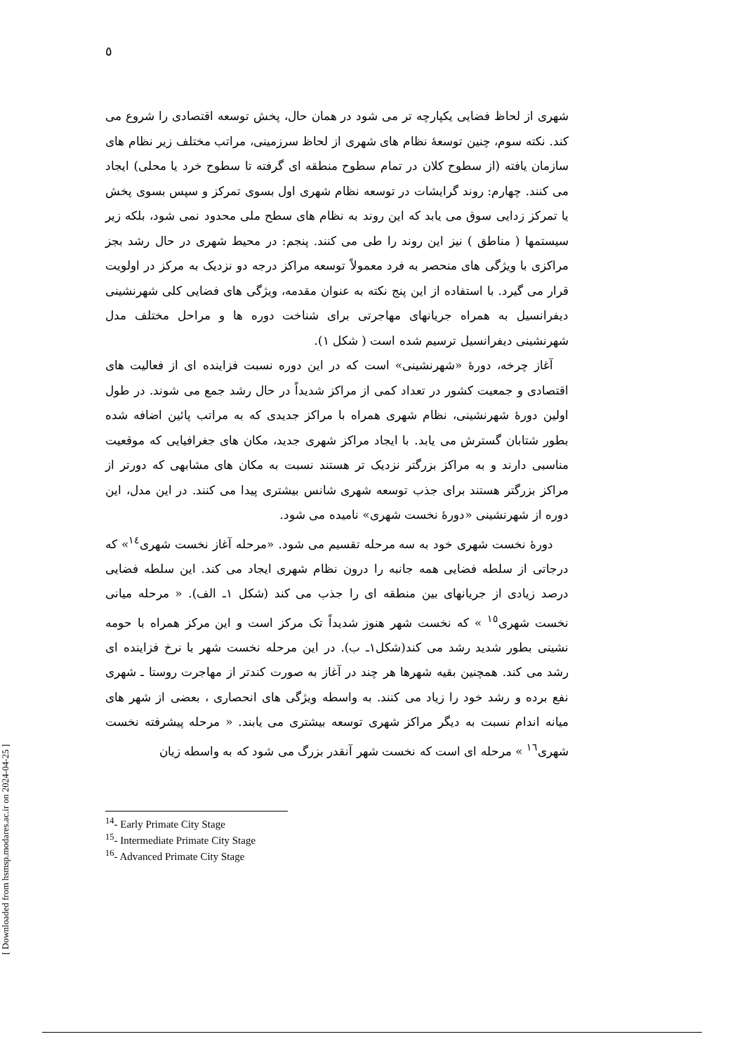٥
شهری از لحاظ فضایی یکپارچه تر می شود در همان حال، پخش توسعه اقتصادی را شروع می کند. نکته سوم، چنین توسعهٔ نظام های شهری از لحاظ سرزمینی، مراتب مختلف زیر نظام های سازمان یافته (از سطوح کلان در تمام سطوح منطقه ای گرفته تا سطوح خرد یا محلی) ایجاد می کنند. چهارم: روند گرایشات در توسعه نظام شهری اول بسوی تمرکز و سپس بسوی پخش یا تمرکز زدایی سوق می یابد که این روند به نظام های سطح ملی محدود نمی شود، بلکه زیر سیستمها ( مناطق ) نیز این روند را طی می کنند. پنجم: در محیط شهری در حال رشد بجز مراکزی با ویژگی های منحصر به فرد معمولاً توسعه مراکز درجه دو نزدیک به مرکز در اولویت قرار می گیرد. با استفاده از این پنج نکته به عنوان مقدمه، ویژگی های فضایی کلی شهرنشینی دیفرانسیل به همراه جریانهای مهاجرتی برای شناخت دوره ها و مراحل مختلف مدل شهرنشینی دیفرانسیل ترسیم شده است ( شکل ١).
آغاز چرخه، دورهٔ «شهرنشینی» است که در این دوره نسبت فزاینده ای از فعالیت های اقتصادی و جمعیت کشور در تعداد کمی از مراکز شدیداً در حال رشد جمع می شوند. در طول اولین دورهٔ شهرنشینی، نظام شهری همراه با مراکز جدیدی که به مراتب پائین اضافه شده بطور شتابان گسترش می یابد. با ایجاد مراکز شهری جدید، مکان های جغرافیایی که موقعیت مناسبی دارند و به مراکز بزرگتر نزدیک تر هستند نسبت به مکان های مشابهی که دورتر از مراکز بزرگتر هستند برای جذب توسعه شهری شانس بیشتری پیدا می کنند. در این مدل، این دوره از شهرنشینی «دورهٔ نخست شهری» نامیده می شود.
دورهٔ نخست شهری خود به سه مرحله تقسیم می شود. «مرحله آغاز نخست شهری<sup>١٤</sup>» که درجاتی از سلطه فضایی همه جانبه را درون نظام شهری ایجاد می کند. این سلطه فضایی درصد زیادی از جریانهای بین منطقه ای را جذب می کند (شکل ١ـ الف). « مرحله میانی نخست شهری<sup>١٥</sup> » که نخست شهر هنوز شدیداً تک مرکز است و این مرکز همراه با حومه نشینی بطور شدید رشد می کند(شکل١ـ ب). در این مرحله نخست شهر با نرخ فزاینده ای رشد می کند. همچنین بقیه شهرها هر چند در آغاز به صورت کندتر از مهاجرت روستا ـ شهری نفع برده و رشد خود را زیاد می کنند. به واسطه ویژگی های انحصاری ، بعضی از شهر های میانه اندام نسبت به دیگر مراکز شهری توسعه بیشتری می یابند. « مرحله پیشرفته نخست شهری<sup>١٦</sup> » مرحله ای است که نخست شهر آنقدر بزرگ می شود که به واسطه زیان
<sup>14</sup>- Early Primate City Stage
<sup>15</sup>- Intermediate Primate City Stage
<sup>16</sup>- Advanced Primate City Stage
[ Downloaded from hsmsp.modares.ac.ir on 2024-04-25 ]